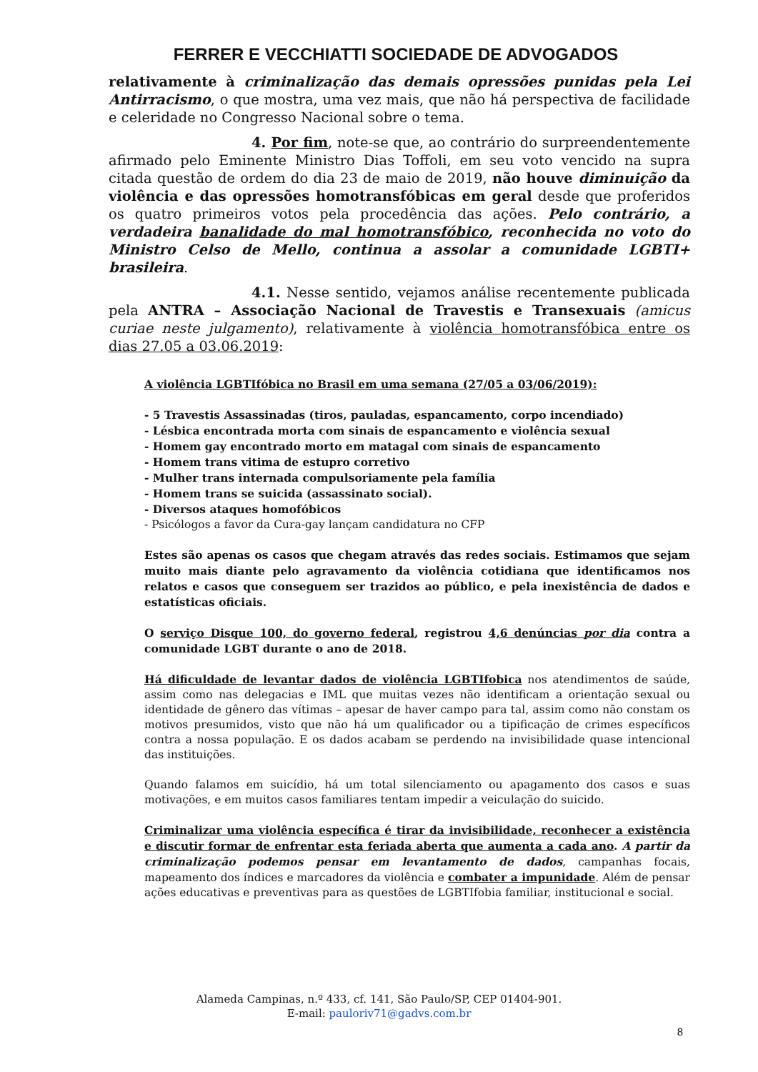FERRER E VECCHIATTI SOCIEDADE DE ADVOGADOS
relativamente à criminalização das demais opressões punidas pela Lei Antirracismo, o que mostra, uma vez mais, que não há perspectiva de facilidade e celeridade no Congresso Nacional sobre o tema.
4. Por fim, note-se que, ao contrário do surpreendentemente afirmado pelo Eminente Ministro Dias Toffoli, em seu voto vencido na supra citada questão de ordem do dia 23 de maio de 2019, não houve diminuição da violência e das opressões homotransfóbicas em geral desde que proferidos os quatro primeiros votos pela procedência das ações. Pelo contrário, a verdadeira banalidade do mal homotransfóbico, reconhecida no voto do Ministro Celso de Mello, continua a assolar a comunidade LGBTI+ brasileira.
4.1. Nesse sentido, vejamos análise recentemente publicada pela ANTRA – Associação Nacional de Travestis e Transexuais (amicus curiae neste julgamento), relativamente à violência homotransfóbica entre os dias 27.05 a 03.06.2019:
A violência LGBTIfóbica no Brasil em uma semana (27/05 a 03/06/2019):
- 5 Travestis Assassinadas (tiros, pauladas, espancamento, corpo incendiado)
- Lésbica encontrada morta com sinais de espancamento e violência sexual
- Homem gay encontrado morto em matagal com sinais de espancamento
- Homem trans vitima de estupro corretivo
- Mulher trans internada compulsoriamente pela família
- Homem trans se suicida (assassinato social).
- Diversos ataques homofóbicos
- Psicólogos a favor da Cura-gay lançam candidatura no CFP
Estes são apenas os casos que chegam através das redes sociais. Estimamos que sejam muito mais diante pelo agravamento da violência cotidiana que identificamos nos relatos e casos que conseguem ser trazidos ao público, e pela inexistência de dados e estatísticas oficiais.
O serviço Disque 100, do governo federal, registrou 4,6 denúncias por dia contra a comunidade LGBT durante o ano de 2018.
Há dificuldade de levantar dados de violência LGBTIfobica nos atendimentos de saúde, assim como nas delegacias e IML que muitas vezes não identificam a orientação sexual ou identidade de gênero das vítimas – apesar de haver campo para tal, assim como não constam os motivos presumidos, visto que não há um qualificador ou a tipificação de crimes específicos contra a nossa população. E os dados acabam se perdendo na invisibilidade quase intencional das instituições.
Quando falamos em suicídio, há um total silenciamento ou apagamento dos casos e suas motivações, e em muitos casos familiares tentam impedir a veiculação do suicido.
Criminalizar uma violência específica é tirar da invisibilidade, reconhecer a existência e discutir formar de enfrentar esta feriada aberta que aumenta a cada ano. A partir da criminalização podemos pensar em levantamento de dados, campanhas focais, mapeamento dos índices e marcadores da violência e combater a impunidade. Além de pensar ações educativas e preventivas para as questões de LGBTIfobia familiar, institucional e social.
Alameda Campinas, n.º 433, cf. 141, São Paulo/SP, CEP 01404-901.
E-mail: pauloriv71@gadvs.com.br
8